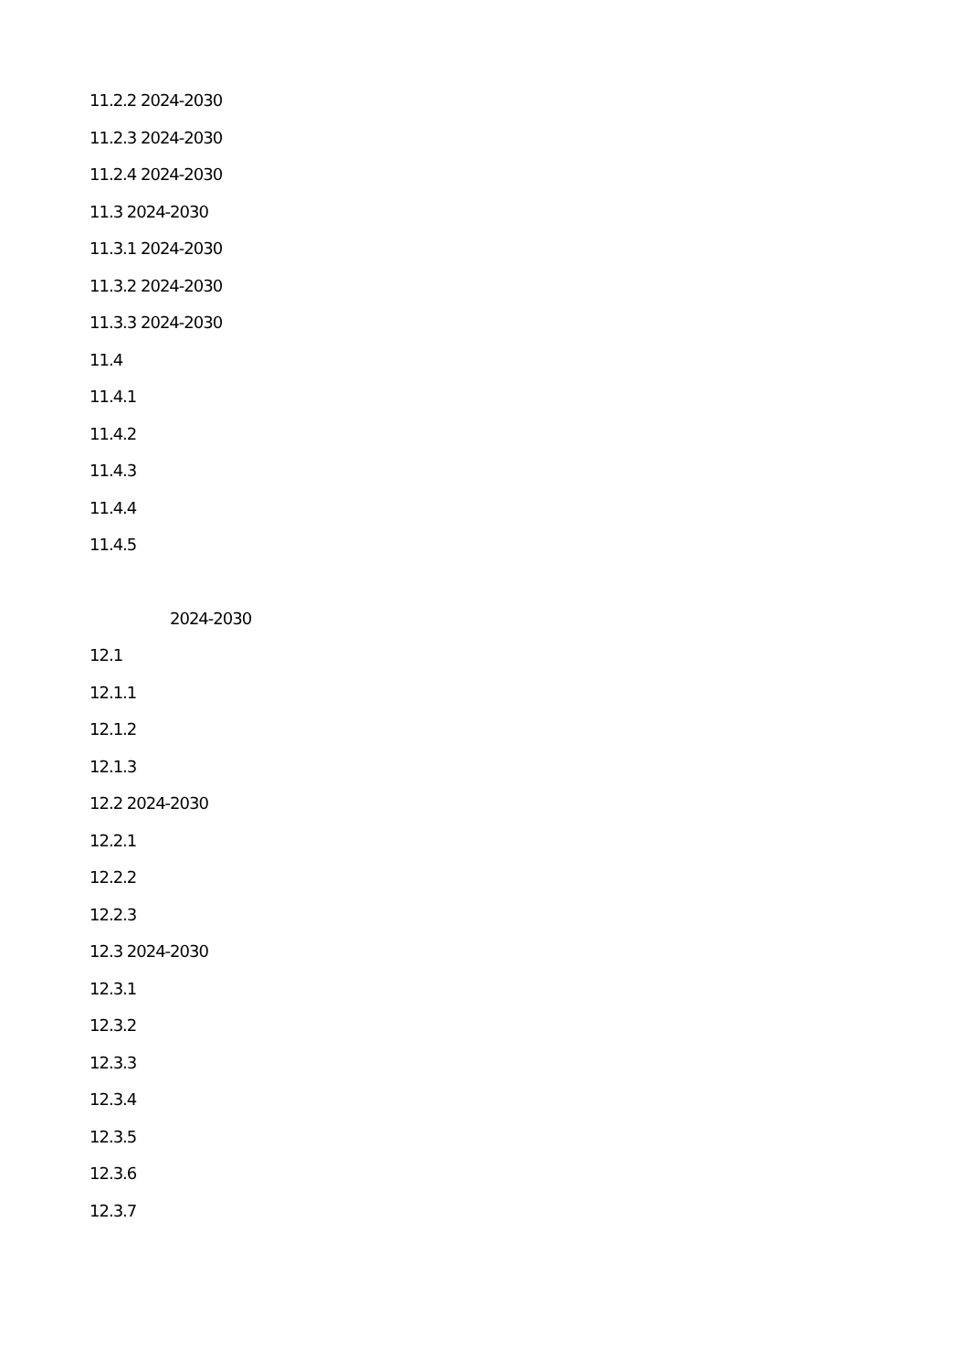11.2.2 2024-2030
11.2.3 2024-2030
11.2.4 2024-2030
11.3 2024-2030
11.3.1 2024-2030
11.3.2 2024-2030
11.3.3 2024-2030
11.4
11.4.1
11.4.2
11.4.3
11.4.4
11.4.5
2024-2030
12.1
12.1.1
12.1.2
12.1.3
12.2 2024-2030
12.2.1
12.2.2
12.2.3
12.3 2024-2030
12.3.1
12.3.2
12.3.3
12.3.4
12.3.5
12.3.6
12.3.7